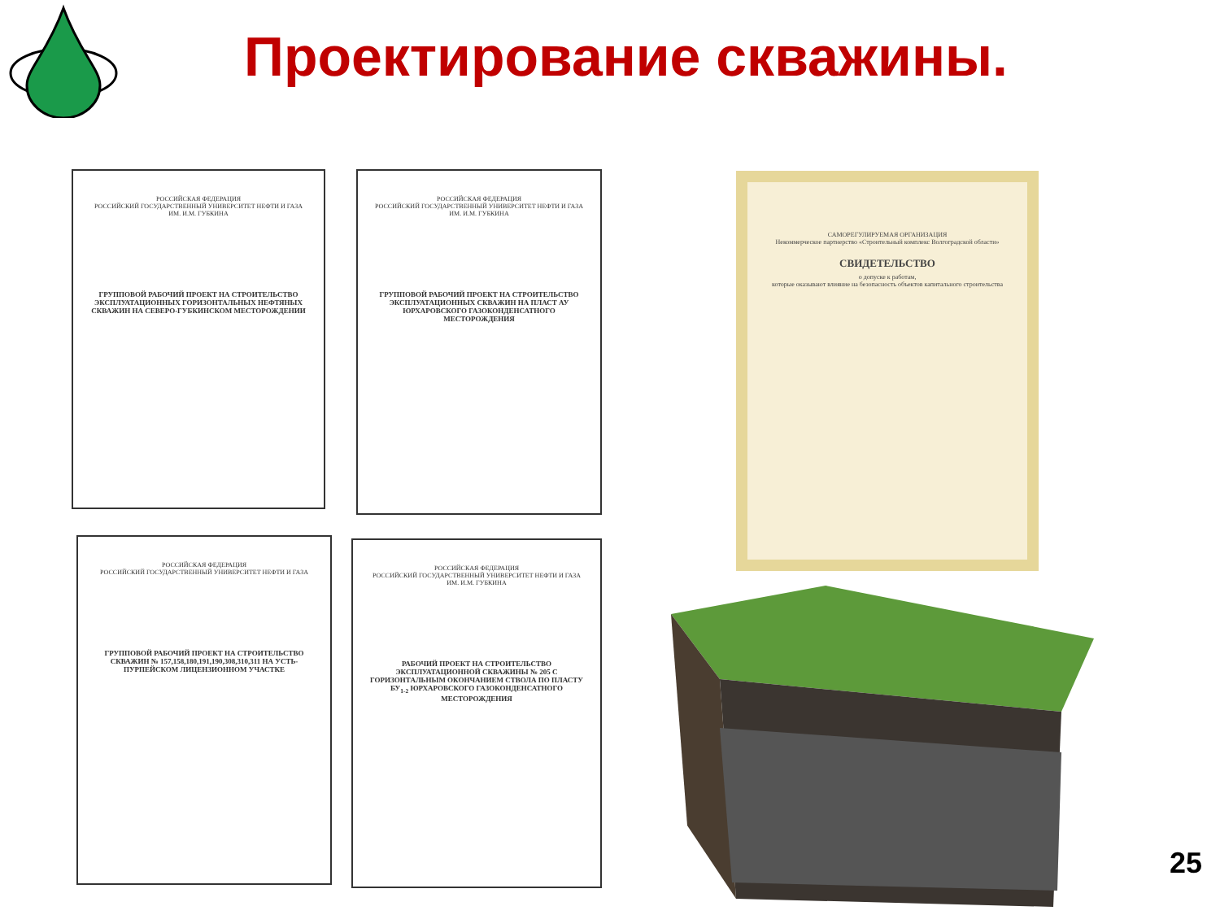Проектирование скважины.
РОССИЙСКАЯ ФЕДЕРАЦИЯ
РОССИЙСКИЙ ГОСУДАРСТВЕННЫЙ УНИВЕРСИТЕТ НЕФТИ И ГАЗА ИМ. И.М. ГУБКИНА
ГРУППОВОЙ РАБОЧИЙ ПРОЕКТ НА СТРОИТЕЛЬСТВО ЭКСПЛУАТАЦИОННЫХ ГОРИЗОНТАЛЬНЫХ НЕФТЯНЫХ СКВАЖИН НА СЕВЕРО-ГУБКИНСКОМ МЕСТОРОЖДЕНИИ
РОССИЙСКАЯ ФЕДЕРАЦИЯ
РОССИЙСКИЙ ГОСУДАРСТВЕННЫЙ УНИВЕРСИТЕТ НЕФТИ И ГАЗА ИМ. И.М. ГУБКИНА
ГРУППОВОЙ РАБОЧИЙ ПРОЕКТ НА СТРОИТЕЛЬСТВО ЭКСПЛУАТАЦИОННЫХ СКВАЖИН НА ПЛАСТ АУ ЮРХАРОВСКОГО ГАЗОКОНДЕНСАТНОГО МЕСТОРОЖДЕНИЯ
РОССИЙСКАЯ ФЕДЕРАЦИЯ
РОССИЙСКИЙ ГОСУДАРСТВЕННЫЙ УНИВЕРСИТЕТ НЕФТИ И ГАЗА
ГРУППОВОЙ РАБОЧИЙ ПРОЕКТ НА СТРОИТЕЛЬСТВО СКВАЖИН № 157,158,180,191,190,308,310,311 НА УСТЬ-ПУРПЕЙСКОМ ЛИЦЕНЗИОННОМ УЧАСТКЕ
РОССИЙСКАЯ ФЕДЕРАЦИЯ
РОССИЙСКИЙ ГОСУДАРСТВЕННЫЙ УНИВЕРСИТЕТ НЕФТИ И ГАЗА ИМ. И.М. ГУБКИНА
РАБОЧИЙ ПРОЕКТ НА СТРОИТЕЛЬСТВО ЭКСПЛУАТАЦИОННОЙ СКВАЖИНЫ № 205 С ГОРИЗОНТАЛЬНЫМ ОКОНЧАНИЕМ СТВОЛА ПО ПЛАСТУ БУ<sub>1-2</sub> ЮРХАРОВСКОГО ГАЗОКОНДЕНСАТНОГО МЕСТОРОЖДЕНИЯ
САМОРЕГУЛИРУЕМАЯ ОРГАНИЗАЦИЯ
Некоммерческое партнерство «Строительный комплекс Волгоградской области»
СВИДЕТЕЛЬСТВО
о допуске к работам,
которые оказывают влияние на безопасность объектов капитального строительства
25